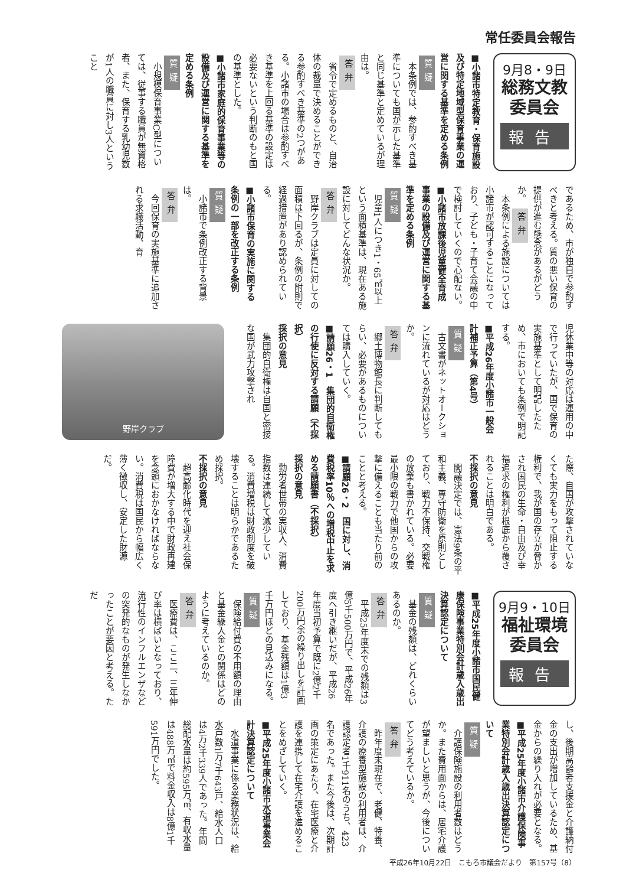常任委員会報告
9月8・9日
総務文教
委員会
報告
■小諸市特定教育・保育施設及び特定地域型保育事業の運営に関する基準を定める条例
質疑
本条例では、参酌すべき基準についても国が示した基準と同じ基準と定めているが理由は。
答弁
省令で定めるものと、自治体の裁量で決めることができる参酌すべき基準の2つがある。小諸市の場合は参酌すべき基準を上回る基準の設定は必要ないという判断のもと国の基準とした。
■小諸市家庭的保育事業等の設備及び運営に関する基準を定める条例
質疑
小規模保育事業C型については、従事する職員が無資格者、また、保育する乳幼児数が1人の職員に対し3人ということ
であるため、市が独自で参酌すべきと考える。質の悪い保育の提供が進む懸念があるがどうか。 答弁
本条例による施設については小諸市が認可することになっており、子ども・子育て会議の中で検討していくので心配ない。
■小諸市放課後児童健全育成事業の設備及び運営に関する基準を定める条例
質疑
児童1人につき1・65㎡以上という面積基準は、現在ある施設に対してどんな状況か。
答弁
野岸クラブは定員に対しての面積は下回るが、条例の附則で経過措置があり認められている。
■小諸市保育の実施に関する条例の一部を改正する条例
質疑
小諸市で条例改正する背景は。
答弁
今回保育の実施基準に追加される求職活動、育
児休業中等の対応は運用の中で行っていたが、国で保育の実施基準として明記したため、市においても条例で明記する。
■平成26年度小諸市一般会計補正予算（第4号）
質疑
古文書がネットオークションに流れているが対応はどうか。
答弁
郷土博物館長に判断してもらい、必要があるものについては購入していく。
■請願26・1　集団的自衛権の行使に反対する請願（不採択）
採択の意見
集団的自衛権は自国と密接な国が武力攻撃され
野岸クラブ
た際、自国が攻撃されていなくても実力をもって阻止する権利で、我が国の存立が脅かされ国民の生命・自由及び幸福追求の権利が根底から覆されることは明白である。
不採択の意見
閣議決定では、憲法9条の平和主義、専守防衛を原則としており、戦力不保持、交戦権の放棄も書かれている。必要最小限の戦力で他国からの攻撃に備えることも当たり前のことと考える。
■請願26・2　国に対し、消費税率10％への増税中止を求める請願書（不採択）
採択の意見
勤労者世帯の実収入、消費指数は連続して減少している。消費増税は財政制度を破壊することは明らかであるため採択。
不採択の意見
超高齢化時代を迎え社会保障費が増大する中で財政再建を念頭におかなければならない。消費税は国民から幅広く薄く徴収し、安定した財源だ。
9月9・10日
福祉環境
委員会
報告
■平成25年度小諸市国民健康保険事業特別会計歳入歳出決算認定について
質疑
基金の残額は、どれくらいあるのか。
答弁
平成25年度末での残額は3億5千500万円で、平成26年度へ引き継いだが、平成26年度当初予算で既に2億2千200万円余の繰り出しを計画しており、基金残額は1億3千万円ほどの見込みになる。
質疑
保険給付費の不用額の理由と基金繰入金との関係はどのように考えているのか。
答弁
医療費は、ここ二、三年伸び率は横ばいとなっており、流行性のインフルエンザなどの突発的なものが発生しなかったことが要因と考える。ただ
し、後期高齢者支援金と介護納付金の支出が増加しているため、基金からの繰り入れが必要となる。
■平成25年度小諸市介護保険事業特別会計歳入歳出決算認定について
質疑
介護保険施設の利用者数はどうか。また費用面からは、居宅介護が望ましいと思うが、今後についてどう考えているか。
答弁
昨年度末現在で、老健、特養、介護の療養型施設の利用者は、介護認定者1千911名のうち、423名であった。また今後は、次期計画の策定にあたり、在宅医療と介護を連携して在宅介護を進めることをめざしていく。
■平成25年度小諸市水道事業会計決算認定について
水道事業に係る業務状況は、給水戸数1万7千643戸、給水人口は4万2千339人であった。年間総配水量は約595万㎥、有収水量は488万㎥で料金収入は8億1千591万円でした。
平成26年10月22日　こもろ市議会だより　第157号（8）